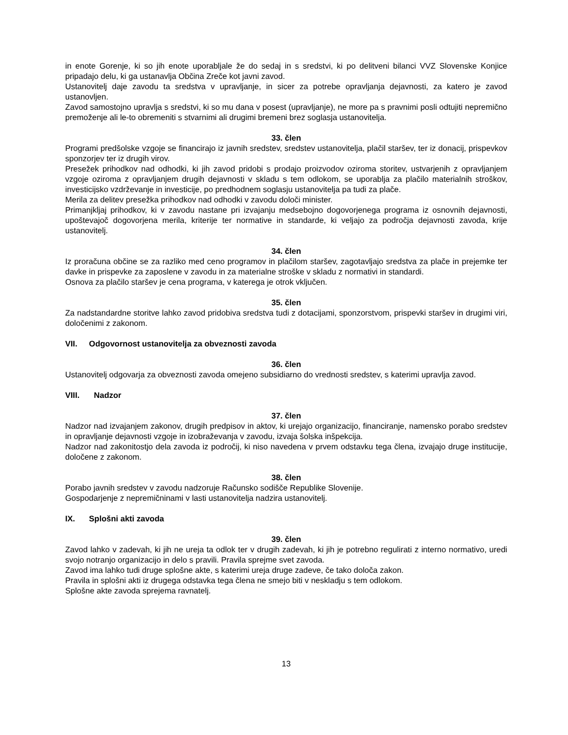in enote Gorenje, ki so jih enote uporabljale že do sedaj in s sredstvi, ki po delitveni bilanci VVZ Slovenske Konjice pripadajo delu, ki ga ustanavlja Občina Zreče kot javni zavod.
Ustanovitelj daje zavodu ta sredstva v upravljanje, in sicer za potrebe opravljanja dejavnosti, za katero je zavod ustanovljen.
Zavod samostojno upravlja s sredstvi, ki so mu dana v posest (upravljanje), ne more pa s pravnimi posli odtujiti nepremično premoženje ali le-to obremeniti s stvarnimi ali drugimi bremeni brez soglasja ustanovitelja.
33. člen
Programi predšolske vzgoje se financirajo iz javnih sredstev, sredstev ustanovitelja, plačil staršev, ter iz donacij, prispevkov sponzorjev ter iz drugih virov.
Presežek prihodkov nad odhodki, ki jih zavod pridobi s prodajo proizvodov oziroma storitev, ustvarjenih z opravljanjem vzgoje oziroma z opravljanjem drugih dejavnosti v skladu s tem odlokom, se uporablja za plačilo materialnih stroškov, investicijsko vzdrževanje in investicije, po predhodnem soglasju ustanovitelja pa tudi za plače.
Merila za delitev presežka prihodkov nad odhodki v zavodu določi minister.
Primanjkljaj prihodkov, ki v zavodu nastane pri izvajanju medsebojno dogovorjenega programa iz osnovnih dejavnosti, upoštevajoč dogovorjena merila, kriterije ter normative in standarde, ki veljajo za področja dejavnosti zavoda, krije ustanovitelj.
34. člen
Iz proračuna občine se za razliko med ceno programov in plačilom staršev, zagotavljajo sredstva za plače in prejemke ter davke in prispevke za zaposlene v zavodu in za materialne stroške v skladu z normativi in standardi.
Osnova za plačilo staršev je cena programa, v katerega je otrok vključen.
35. člen
Za nadstandardne storitve lahko zavod pridobiva sredstva tudi z dotacijami, sponzorstvom, prispevki staršev in drugimi viri, določenimi z zakonom.
VII. Odgovornost ustanovitelja za obveznosti zavoda
36. člen
Ustanovitelj odgovarja za obveznosti zavoda omejeno subsidiarno do vrednosti sredstev, s katerimi upravlja zavod.
VIII. Nadzor
37. člen
Nadzor nad izvajanjem zakonov, drugih predpisov in aktov, ki urejajo organizacijo, financiranje, namensko porabo sredstev in opravljanje dejavnosti vzgoje in izobraževanja v zavodu, izvaja šolska inšpekcija.
Nadzor nad zakonitostjo dela zavoda iz področij, ki niso navedena v prvem odstavku tega člena, izvajajo druge institucije, določene z zakonom.
38. člen
Porabo javnih sredstev v zavodu nadzoruje Računsko sodišče Republike Slovenije.
Gospodarjenje z nepremičninami v lasti ustanovitelja nadzira ustanovitelj.
IX. Splošni akti zavoda
39. člen
Zavod lahko v zadevah, ki jih ne ureja ta odlok ter v drugih zadevah, ki jih je potrebno regulirati z interno normativo, uredi svojo notranjo organizacijo in delo s pravili. Pravila sprejme svet zavoda.
Zavod ima lahko tudi druge splošne akte, s katerimi ureja druge zadeve, če tako določa zakon.
Pravila in splošni akti iz drugega odstavka tega člena ne smejo biti v neskladju s tem odlokom.
Splošne akte zavoda sprejema ravnatelj.
13